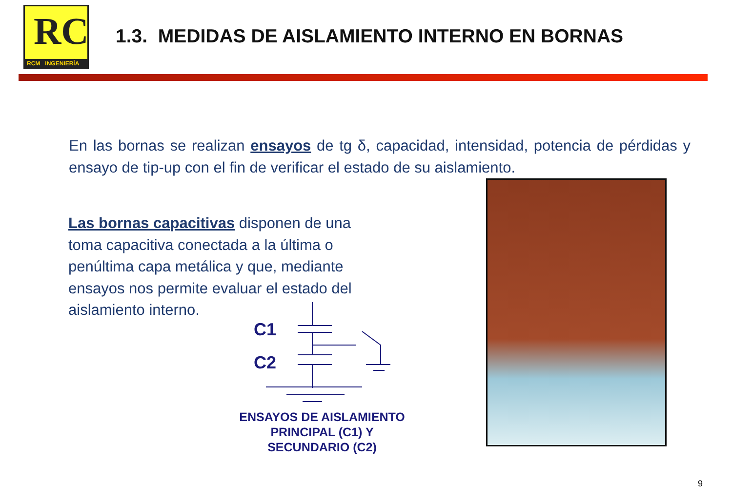RC
RCM INGENIERÍA
1.3. MEDIDAS DE AISLAMIENTO INTERNO EN BORNAS
En las bornas se realizan ensayos de tg δ, capacidad, intensidad, potencia de pérdidas y ensayo de tip-up con el fin de verificar el estado de su aislamiento.
Las bornas capacitivas disponen de una toma capacitiva conectada a la última o penúltima capa metálica y que, mediante ensayos nos permite evaluar el estado del aislamiento interno.
C1
C2
ENSAYOS DE AISLAMIENTO PRINCIPAL (C1) Y SECUNDARIO (C2)
9